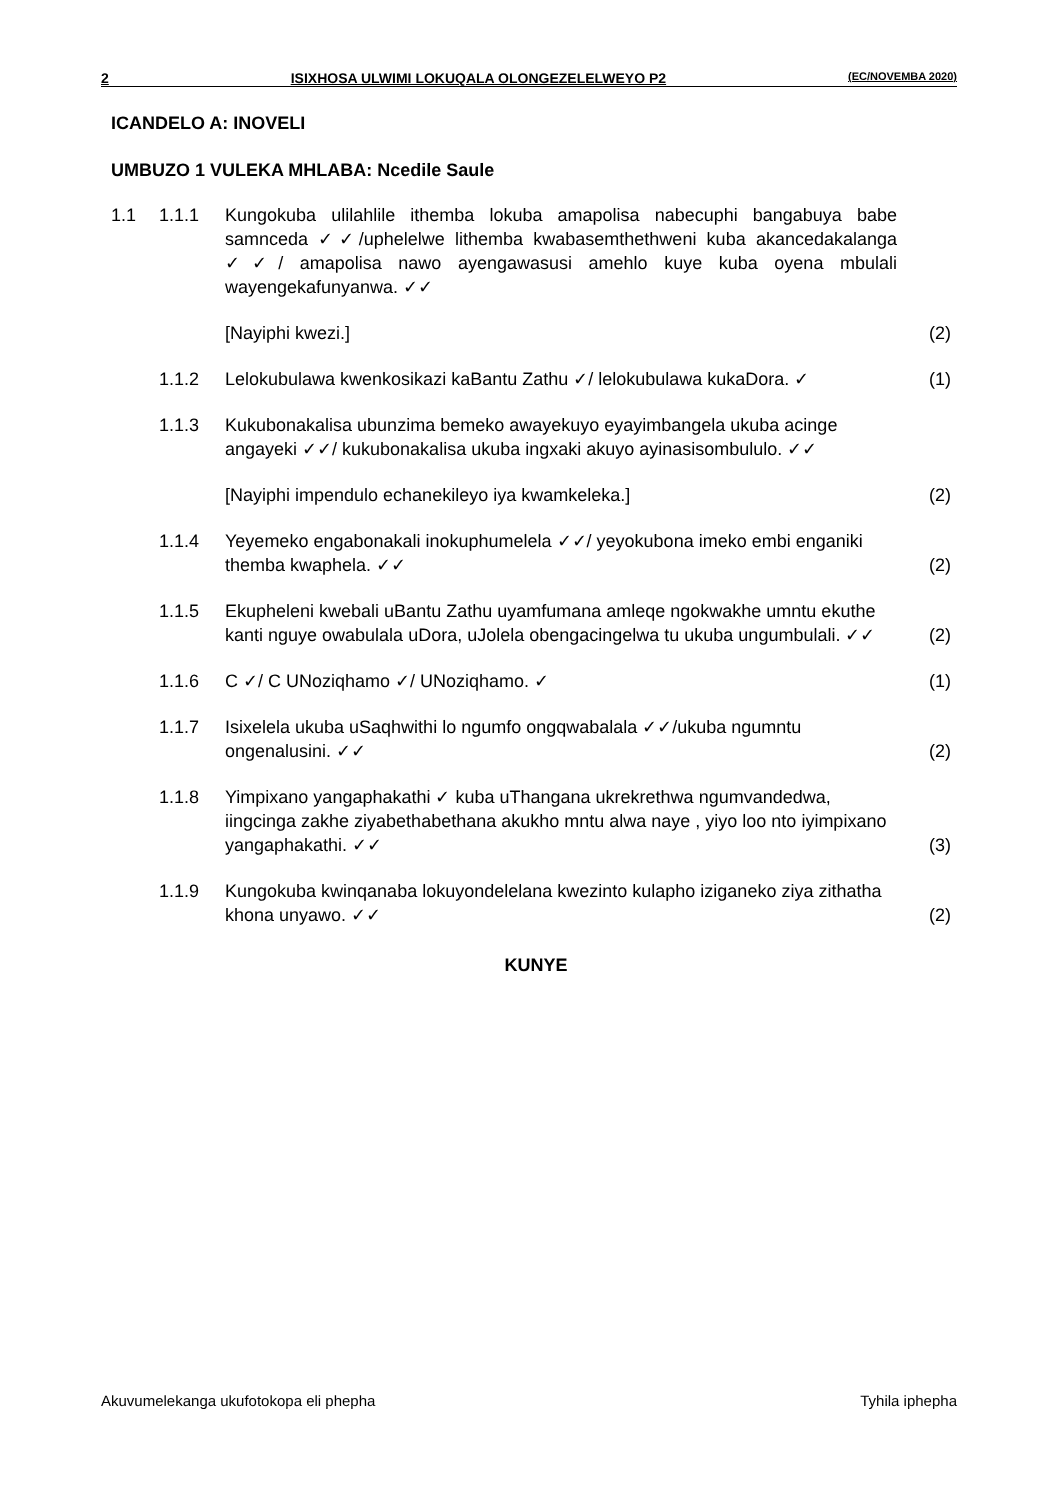2 ISIXHOSA ULWIMI LOKUQALA OLONGEZELELWEYO P2 (EC/NOVEMBA 2020)
ICANDELO A: INOVELI
UMBUZO 1 VULEKA MHLABA: Ncedile Saule
| 1.1 | 1.1.1 | Kungokuba ulilahlile ithemba lokuba amapolisa nabecuphi bangabuya babe samnceda ✓✓/uphelelwe lithemba kwabasemthethweni kuba akancedakalanga ✓✓/ amapolisa nawo ayengawasusi amehlo kuye kuba oyena mbulali wayengekafunyanwa. ✓✓ | |
| | | [Nayiphi kwezi.] | (2) |
| | 1.1.2 | Lelokubulawa kwenkosikazi kaBantu Zathu ✓/ lelokubulawa kukaDora. ✓ | (1) |
| | 1.1.3 | Kukubonakalisa ubunzima bemeko awayekuyo eyayimbangela ukuba acinge angayeki ✓✓/ kukubonakalisa ukuba ingxaki akuyo ayinasisombululo. ✓✓ | |
| | | [Nayiphi impendulo echanekileyo iya kwamkeleka.] | (2) |
| | 1.1.4 | Yeyemeko engabonakali inokuphumelela ✓✓/ yeyokubona imeko embi enganiki themba kwaphela. ✓✓ | (2) |
| | 1.1.5 | Ekupheleni kwebali uBantu Zathu uyamfumana amleqe ngokwakhe umntu ekuthe kanti nguye owabulala uDora, uJolela obengacingelwa tu ukuba ungumbulali. ✓✓ | (2) |
| | 1.1.6 | C ✓/ C UNoziqhamo ✓/ UNoziqhamo. ✓ | (1) |
| | 1.1.7 | Isixelela ukuba uSaqhwithi lo ngumfo ongqwabalala ✓✓/ukuba ngumntu ongenalusini. ✓✓ | (2) |
| | 1.1.8 | Yimpixano yangaphakathi ✓ kuba uThangana ukrekrethwa ngumvandedwa, iingcinga zakhe ziyabethabethana akukho mntu alwa naye , yiyo loo nto iyimpixano yangaphakathi. ✓✓ | (3) |
| | 1.1.9 | Kungokuba kwinqanaba lokuyondelelana kwezinto kulapho iziganeko ziya zithatha khona unyawo. ✓✓ | (2) |
KUNYE
Akuvumelekanga ukufotokopa eli phepha Tyhila iphepha